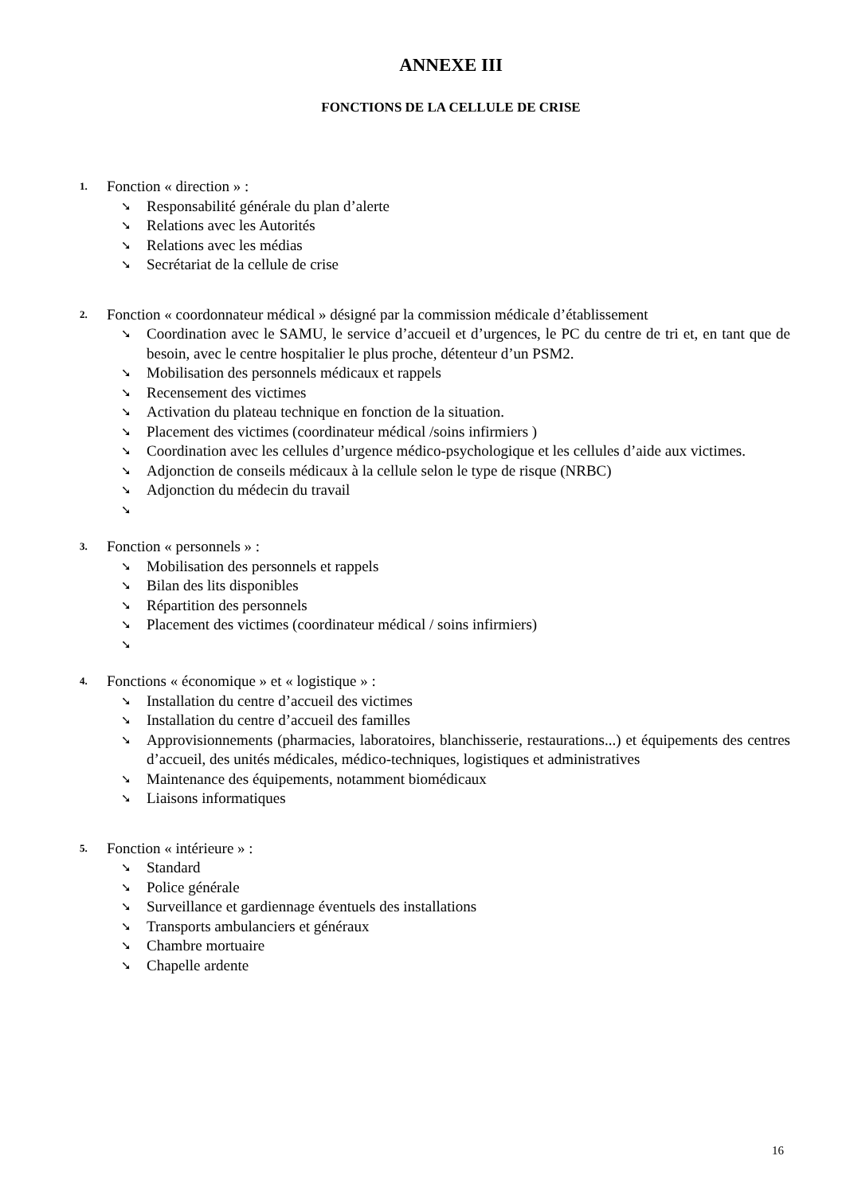ANNEXE III
FONCTIONS DE LA CELLULE DE CRISE
1. Fonction « direction » :
➘ Responsabilité générale du plan d’alerte
➘ Relations avec les Autorités
➘ Relations avec les médias
➘ Secrétariat de la cellule de crise
2. Fonction « coordonnateur médical » désigné par la commission médicale d’établissement
➘ Coordination avec le SAMU, le service d’accueil et d’urgences, le PC du centre de tri et, en tant que de besoin, avec le centre hospitalier le plus proche, détenteur d’un PSM2.
➘ Mobilisation des personnels médicaux et rappels
➘ Recensement des victimes
➘ Activation du plateau technique en fonction de la situation.
➘ Placement des victimes (coordinateur médical /soins infirmiers )
➘ Coordination avec les cellules d’urgence médico-psychologique et les cellules d’aide aux victimes.
➘ Adjonction de conseils médicaux à la cellule selon le type de risque (NRBC)
➘ Adjonction du médecin du travail
➘
3. Fonction « personnels » :
➘ Mobilisation des personnels et rappels
➘ Bilan des lits disponibles
➘ Répartition des personnels
➘ Placement des victimes (coordinateur médical / soins infirmiers)
➘
4. Fonctions « économique » et « logistique » :
➘ Installation du centre d’accueil des victimes
➘ Installation du centre d’accueil des familles
➘ Approvisionnements (pharmacies, laboratoires, blanchisserie, restaurations...) et équipements des centres d’accueil, des unités médicales, médico-techniques, logistiques et administratives
➘ Maintenance des équipements, notamment biomédicaux
➘ Liaisons informatiques
5. Fonction « intérieure » :
➘ Standard
➘ Police générale
➘ Surveillance et gardiennage éventuels des installations
➘ Transports ambulanciers et généraux
➘ Chambre mortuaire
➘ Chapelle ardente
16